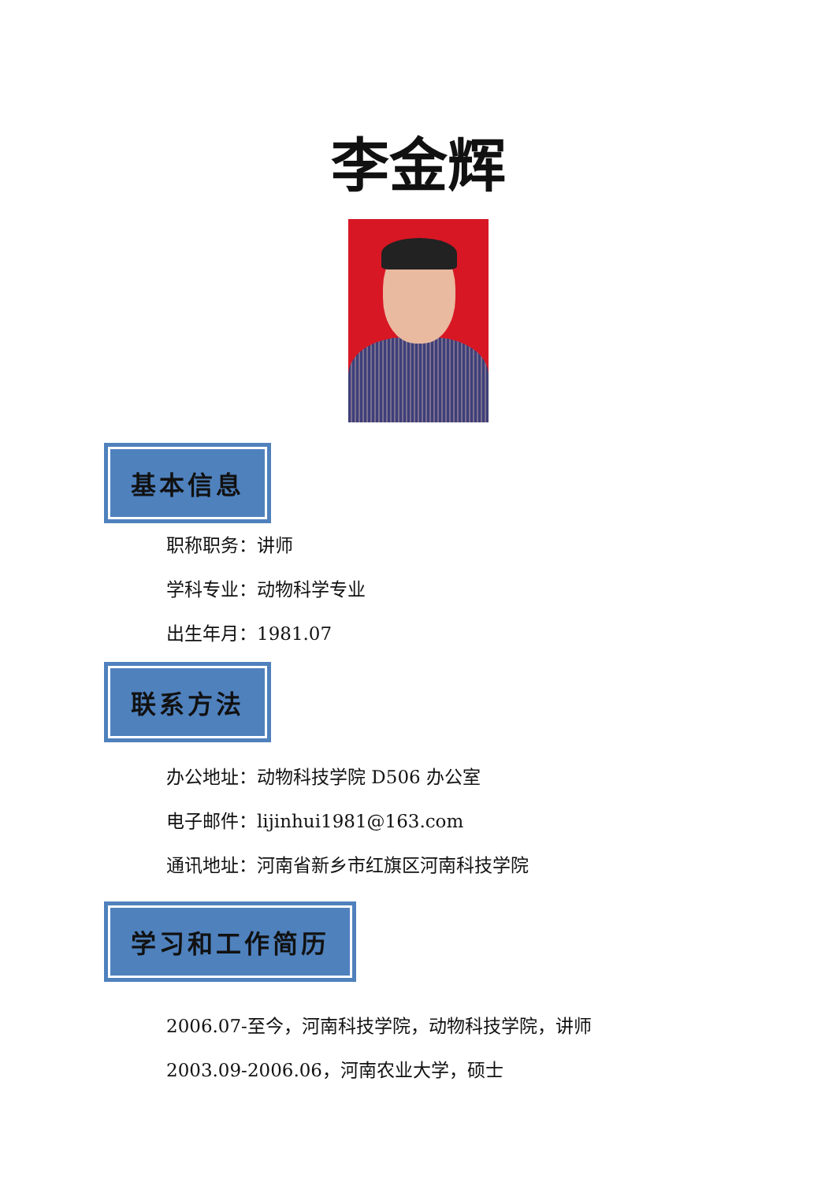李金辉
基本信息
职称职务：讲师
学科专业：动物科学专业
出生年月：1981.07
联系方法
办公地址：动物科技学院 D506 办公室
电子邮件：lijinhui1981@163.com
通讯地址：河南省新乡市红旗区河南科技学院
学习和工作简历
2006.07-至今，河南科技学院，动物科技学院，讲师
2003.09-2006.06，河南农业大学，硕士